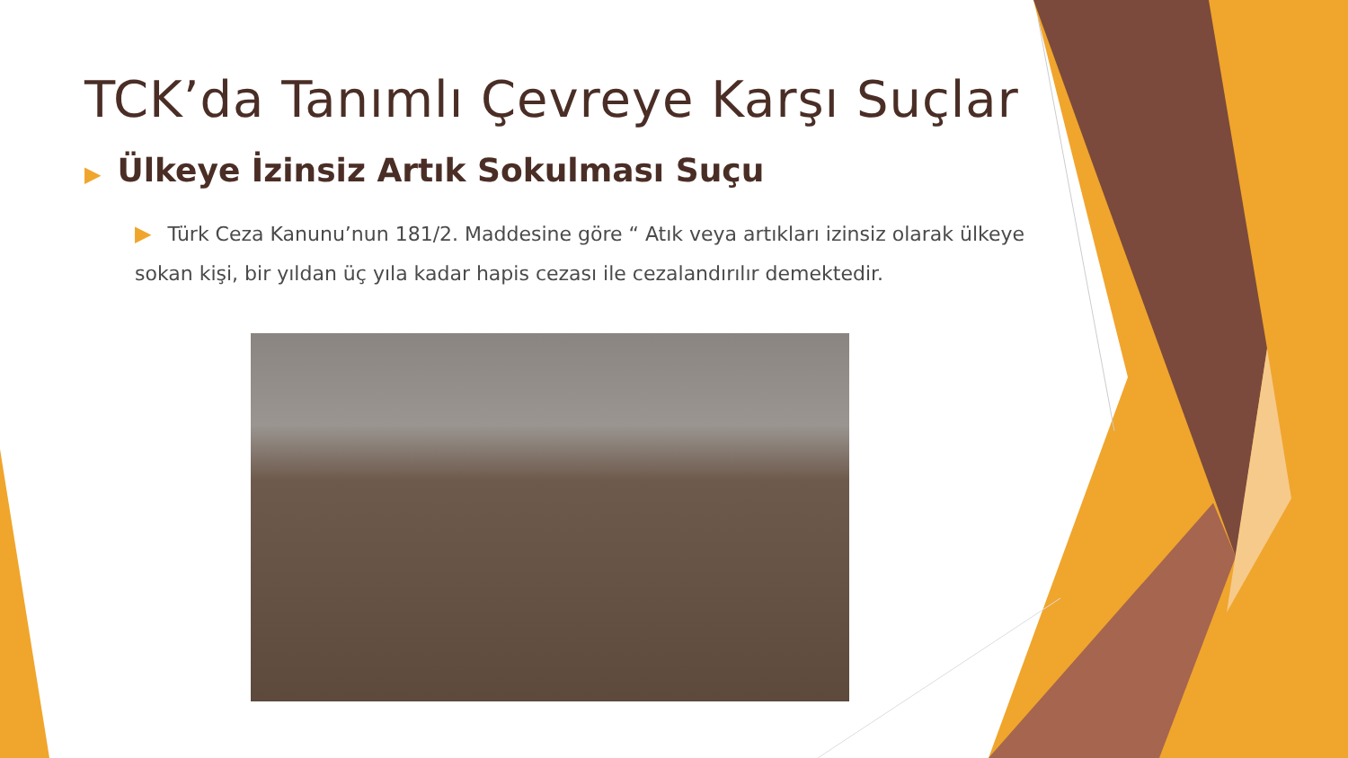TCK’da Tanımlı Çevreye Karşı Suçlar
▶ Ülkeye İzinsiz Artık Sokulması Suçu
▶ Türk Ceza Kanunu’nun 181/2. Maddesine göre “ Atık veya artıkları izinsiz olarak ülkeye sokan kişi, bir yıldan üç yıla kadar hapis cezası ile cezalandırılır demektedir.